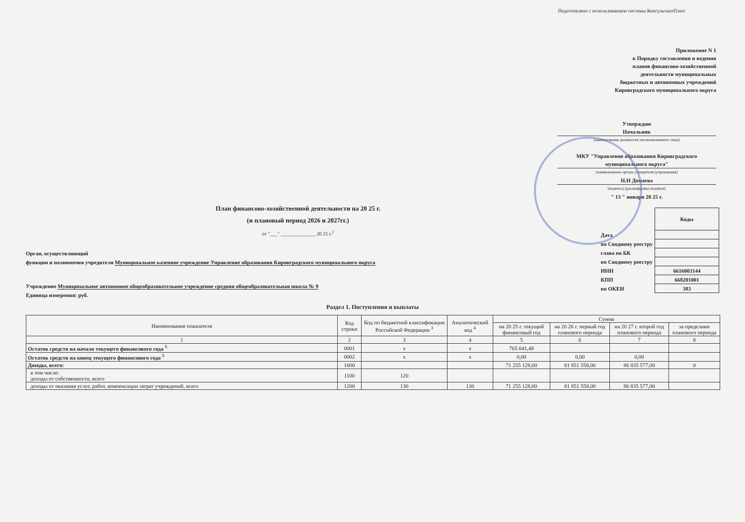Подготовлено с использованием системы КонсультантПлюс
Приложение N 1
к Порядку составления и ведения
планов финансово-хозяйственной
деятельности муниципальных
бюджетных и автономных учреждений
Кировградского муниципального округа
Утверждаю
Начальник
(наименование должности уполномоченного лица)
МКУ "Управление образования Кировградского муниципального округа"
(наименование органа учредителя (учреждения)
Н.Н Домаева
(подпись) (расшифровка подписи)
" 13 " января 20 25 г.
План финансово-хозяйственной деятельности на 20 25 г.
(и плановый период 2026 и 2027гг.)
от "___" ______________ 20 25 г.<sup>2</sup>
Орган, осуществляющий
функции и полномочия учредителя Муниципальное казенное учреждение Управление образования Кировградского муниципального округа
Учреждение Муниципальное автономное общеобразовательное учреждение средняя общеобразовательная школа № 9
Единица измерения: руб.
| | Коды |
| Дата | |
| по Сводному реестру | |
| глава по БК | |
| по Сводному реестру | |
| ИНН | 6616003144 |
| КПП | 668201001 |
| по ОКЕИ | 383 |
Раздел 1. Поступления и выплаты
| Наименование показателя | Код строки | Код по бюджетной классификации Российской Федерации <sup>3</sup> | Аналитический код <sup>4</sup> | Сумма | | | |
| --- | --- | --- | --- | --- | --- | --- | --- |
| | | | | на 20 25 г. текущий финансовый год | на 20 26 г. первый год планового периода | на 20 27 г. второй год планового периода | за пределами планового периода |
| 1 | 2 | 3 | 4 | 5 | 6 | 7 | 8 |
| Остаток средств на начало текущего финансового года <sup>5</sup> | 0001 | х | х | 765 041,48 | | | |
| Остаток средств на конец текущего финансового года <sup>5</sup> | 0002 | х | х | 0,00 | 0,00 | 0,00 | |
| Доходы, всего: | 1000 | | | 71 255 128,00 | 81 851 558,00 | 86 835 577,00 | 0 |
| в том числе: доходы от собственности, всего | 1100 | 120 | | | | | |
| доходы от оказания услуг, работ, компенсации затрат учреждений, всего | 1200 | 130 | 130 | 71 255 128,00 | 81 851 558,00 | 86 835 577,00 | |